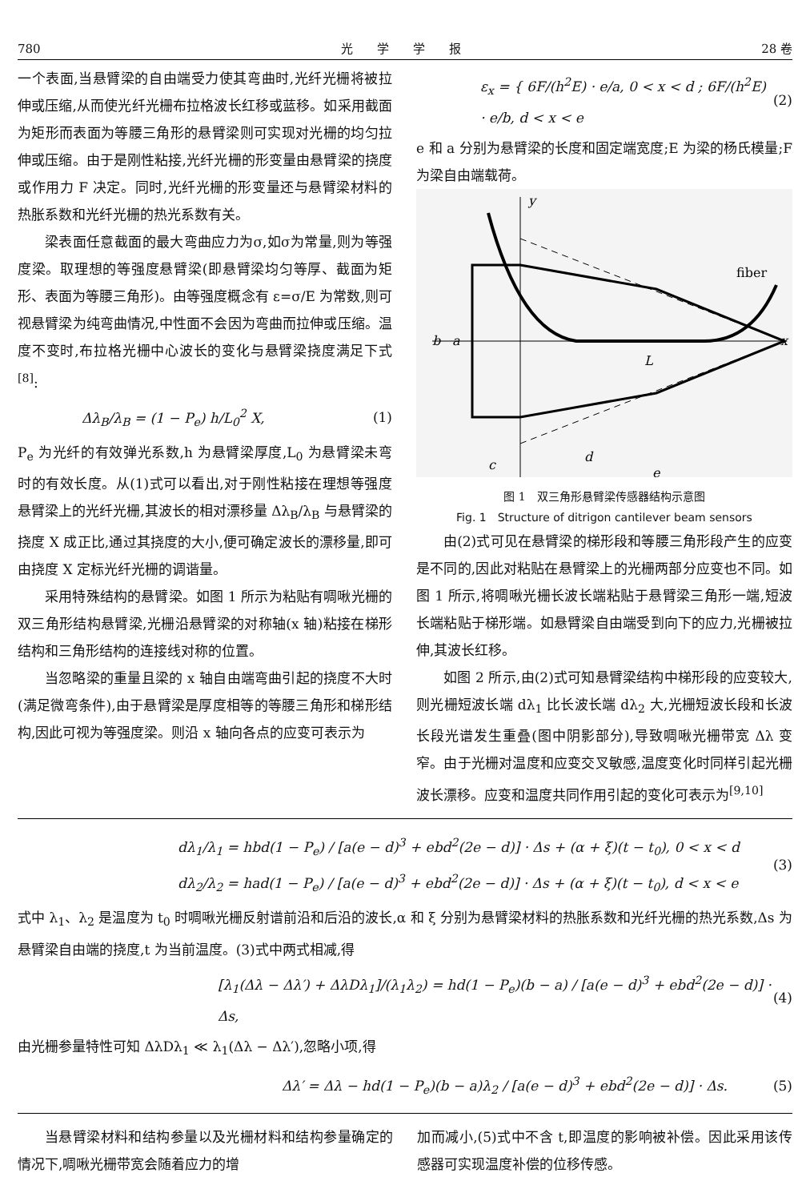780 光　　学　　学　　报 28 卷
一个表面,当悬臂梁的自由端受力使其弯曲时,光纤光栅将被拉伸或压缩,从而使光纤光栅布拉格波长红移或蓝移。如采用截面为矩形而表面为等腰三角形的悬臂梁则可实现对光栅的均匀拉伸或压缩。由于是刚性粘接,光纤光栅的形变量由悬臂梁的挠度或作用力 F 决定。同时,光纤光栅的形变量还与悬臂梁材料的热胀系数和光纤光栅的热光系数有关。
梁表面任意截面的最大弯曲应力为σ,如σ为常量,则为等强度梁。取理想的等强度悬臂梁(即悬臂梁均匀等厚、截面为矩形、表面为等腰三角形)。由等强度概念有 ε=σ/E 为常数,则可视悬臂梁为纯弯曲情况,中性面不会因为弯曲而拉伸或压缩。温度不变时,布拉格光栅中心波长的变化与悬臂梁挠度满足下式<sup>[8]</sup>:
Δλ<sub>B</sub>/λ<sub>B</sub> = (1 − P<sub>e</sub>) h/L<sub>0</sub><sup>2</sup> X, (1)
P<sub>e</sub> 为光纤的有效弹光系数,h 为悬臂梁厚度,L<sub>0</sub> 为悬臂梁未弯时的有效长度。从(1)式可以看出,对于刚性粘接在理想等强度悬臂梁上的光纤光栅,其波长的相对漂移量 Δλ<sub>B</sub>/λ<sub>B</sub> 与悬臂梁的挠度 X 成正比,通过其挠度的大小,便可确定波长的漂移量,即可由挠度 X 定标光纤光栅的调谐量。
采用特殊结构的悬臂梁。如图 1 所示为粘贴有啁啾光栅的双三角形结构悬臂梁,光栅沿悬臂梁的对称轴(x 轴)粘接在梯形结构和三角形结构的连接线对称的位置。
当忽略梁的重量且梁的 x 轴自由端弯曲引起的挠度不大时(满足微弯条件),由于悬臂梁是厚度相等的等腰三角形和梯形结构,因此可视为等强度梁。则沿 x 轴向各点的应变可表示为
ε<sub>x</sub> = { 6F/(h<sup>2</sup>E) · e/a, 0 < x < d ; 6F/(h<sup>2</sup>E) · e/b, d < x < e (2)
e 和 a 分别为悬臂梁的长度和固定端宽度;E 为梁的杨氏模量;F 为梁自由端载荷。
y
x
b
a
L
c
d
e
fiber
图 1　双三角形悬臂梁传感器结构示意图
Fig. 1　Structure of ditrigon cantilever beam sensors
由(2)式可见在悬臂梁的梯形段和等腰三角形段产生的应变是不同的,因此对粘贴在悬臂梁上的光栅两部分应变也不同。如图 1 所示,将啁啾光栅长波长端粘贴于悬臂梁三角形一端,短波长端粘贴于梯形端。如悬臂梁自由端受到向下的应力,光栅被拉伸,其波长红移。
如图 2 所示,由(2)式可知悬臂梁结构中梯形段的应变较大,则光栅短波长端 dλ<sub>1</sub> 比长波长端 dλ<sub>2</sub> 大,光栅短波长段和长波长段光谱发生重叠(图中阴影部分),导致啁啾光栅带宽 Δλ 变窄。由于光栅对温度和应变交叉敏感,温度变化时同样引起光栅波长漂移。应变和温度共同作用引起的变化可表示为<sup>[9,10]</sup>
dλ<sub>1</sub>/λ<sub>1</sub> = hbd(1 − P<sub>e</sub>) / [a(e − d)<sup>3</sup> + ebd<sup>2</sup>(2e − d)] · Δs + (α + ξ)(t − t<sub>0</sub>), 0 < x < d
dλ<sub>2</sub>/λ<sub>2</sub> = had(1 − P<sub>e</sub>) / [a(e − d)<sup>3</sup> + ebd<sup>2</sup>(2e − d)] · Δs + (α + ξ)(t − t<sub>0</sub>), d < x < e (3)
式中 λ<sub>1</sub>、λ<sub>2</sub> 是温度为 t<sub>0</sub> 时啁啾光栅反射谱前沿和后沿的波长,α 和 ξ 分别为悬臂梁材料的热胀系数和光纤光栅的热光系数,Δs 为悬臂梁自由端的挠度,t 为当前温度。(3)式中两式相减,得
[λ<sub>1</sub>(Δλ − Δλ′) + ΔλDλ<sub>1</sub>]/(λ<sub>1</sub>λ<sub>2</sub>) = hd(1 − P<sub>e</sub>)(b − a) / [a(e − d)<sup>3</sup> + ebd<sup>2</sup>(2e − d)] · Δs, (4)
由光栅参量特性可知 ΔλDλ<sub>1</sub> ≪ λ<sub>1</sub>(Δλ − Δλ′),忽略小项,得
Δλ′ = Δλ − hd(1 − P<sub>e</sub>)(b − a)λ<sub>2</sub> / [a(e − d)<sup>3</sup> + ebd<sup>2</sup>(2e − d)] · Δs. (5)
当悬臂梁材料和结构参量以及光栅材料和结构参量确定的情况下,啁啾光栅带宽会随着应力的增
加而减小,(5)式中不含 t,即温度的影响被补偿。因此采用该传感器可实现温度补偿的位移传感。